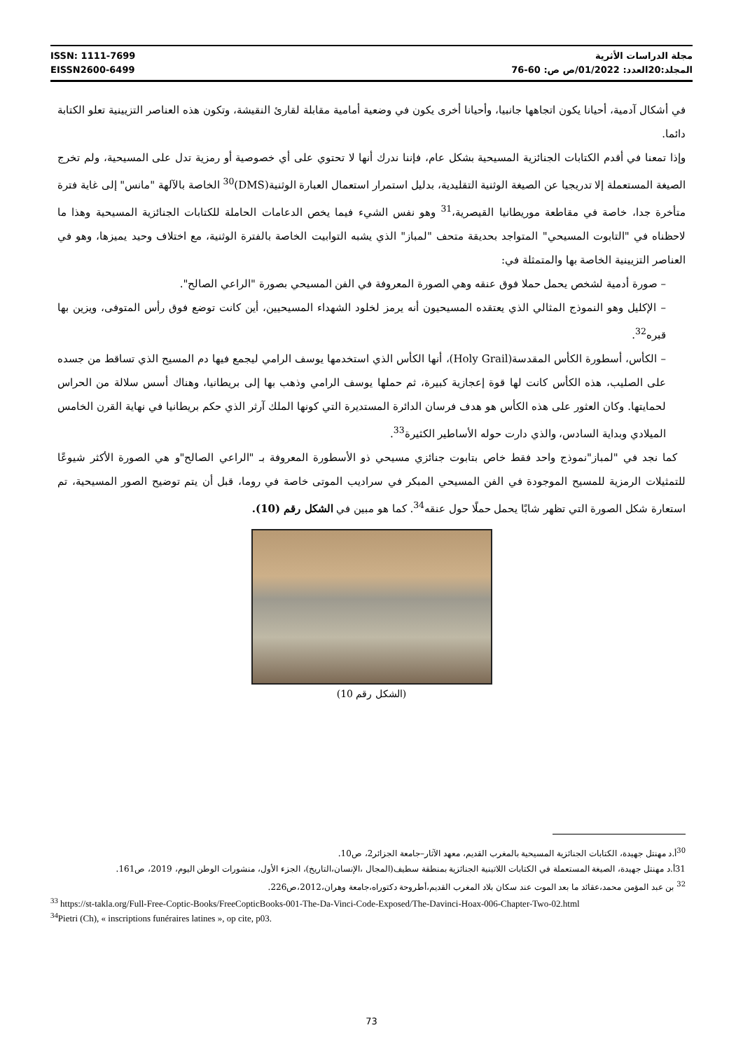ISSN: 1111-7699
EISSN2600-6499
مجلة الدراسات الأثرية
المجلد:20العدد: 01/2022/ص ص: 60-76
في أشكال آدمية، أحيانا يكون اتجاهها جانبيا، وأحيانا أخرى يكون في وضعية أمامية مقابلة لقارئ النقيشة، وتكون هذه العناصر التزيينية تعلو الكتابة دائما.
وإذا تمعنا في أقدم الكتابات الجنائزية المسيحية بشكل عام، فإننا ندرك أنها لا تحتوي على أي خصوصية أو رمزية تدل على المسيحية، ولم تخرج الصيغة المستعملة إلا تدريجيا عن الصيغة الوثنية التقليدية، بدليل استمرار استعمال العبارة الوثنية(DMS)<sup>30</sup> الخاصة بالآلهة "مانس" إلى غاية فترة متأخرة جدا، خاصة في مقاطعة موريطانيا القيصرية،<sup>31</sup> وهو نفس الشيء فيما يخص الدعامات الحاملة للكتابات الجنائزية المسيحية وهذا ما لاحظناه في "التابوت المسيحي" المتواجد بحديقة متحف "لمباز" الذي يشبه التوابيت الخاصة بالفترة الوثنية، مع اختلاف وحيد يميزها، وهو في العناصر التزيينية الخاصة بها والمتمثلة في:
– صورة أدمية لشخص يحمل حملا فوق عنقه وهي الصورة المعروفة في الفن المسيحي بصورة "الراعي الصالح".
– الإكليل وهو النموذج المثالي الذي يعتقده المسيحيون أنه يرمز لخلود الشهداء المسيحيين، أين كانت توضع فوق رأس المتوفى، ويزين بها قبره<sup>32</sup>.
– الكأس، أسطورة الكأس المقدسة(Holy Grail)، أنها الكأس الذي استخدمها يوسف الرامي ليجمع فيها دم المسيح الذي تساقط من جسده على الصليب، هذه الكأس كانت لها قوة إعجازية كبيرة، ثم حملها يوسف الرامي وذهب بها إلى بريطانيا، وهناك أسس سلالة من الحراس لحمايتها. وكان العثور على هذه الكأس هو هدف فرسان الدائرة المستديرة التي كونها الملك آرثر الذي حكم بريطانيا في نهاية القرن الخامس الميلادي وبداية السادس، والذي دارت حوله الأساطير الكثيرة<sup>33</sup>.
كما نجد في "لمباز"نموذج واحد فقط خاص بتابوت جنائزي مسيحي ذو الأسطورة المعروفة بـ "الراعي الصالح"و هي الصورة الأكثر شيوعًا للتمثيلات الرمزية للمسيح الموجودة في الفن المسيحي المبكر في سراديب الموتى خاصة في روما، قبل أن يتم توضيح الصور المسيحية، تم استعارة شكل الصورة التي تظهر شابًا يحمل حملًا حول عنقه<sup>34</sup>. كما هو مبين في الشكل رقم (10).
(الشكل رقم 10)
<sup>30</sup> أ.د مهنتل جهيدة، الكتابات الجنائزية المسيحية بالمغرب القديم، معهد الآثار–جامعة الجزائر2، ص10.
31أ.د مهنتل جهيدة، الصيغة المستعملة في الكتابات اللاتينية الجنائزية بمنطقة سطيف(المجال ،الإنسان،التاريخ)، الجزء الأول، منشورات الوطن اليوم، 2019، ص161.
<sup>32</sup> بن عبد المؤمن محمد،عقائد ما بعد الموت عند سكان بلاد المغرب القديم،أطروحة دكتوراه،جامعة وهران،2012،ص226.
<sup>33</sup> https://st-takla.org/Full-Free-Coptic-Books/FreeCopticBooks-001-The-Da-Vinci-Code-Exposed/The-Davinci-Hoax-006-Chapter-Two-02.html
<sup>34</sup> Pietri (Ch), « inscriptions funéraires latines », op cite, p03.
73